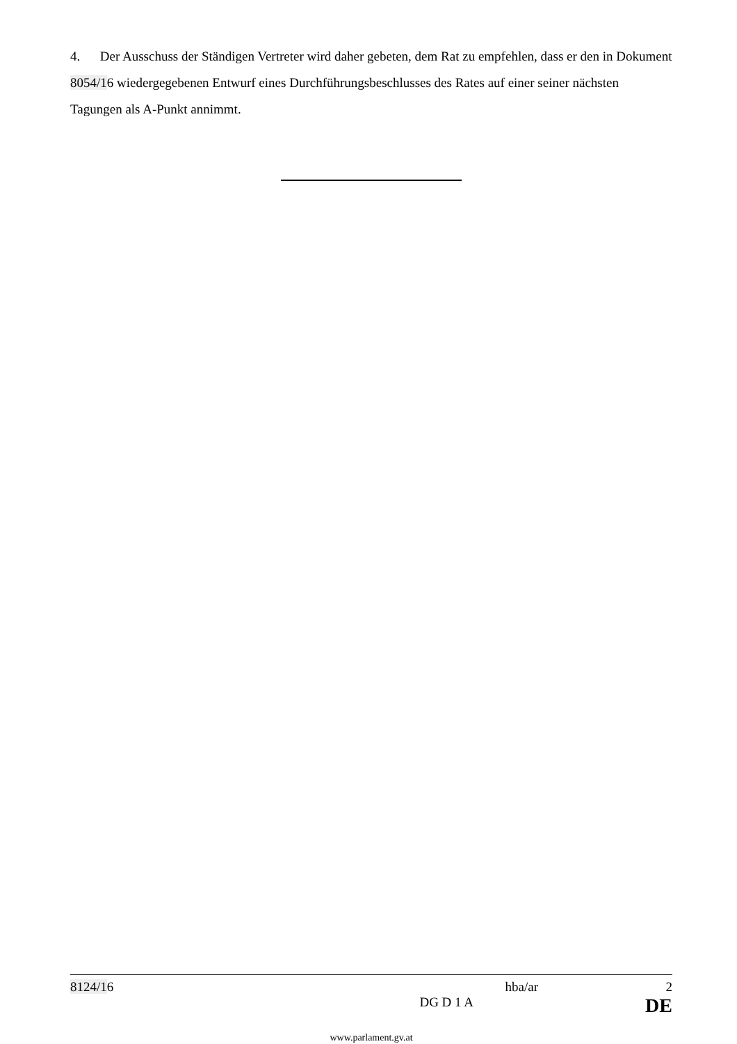4. Der Ausschuss der Ständigen Vertreter wird daher gebeten, dem Rat zu empfehlen, dass er den in Dokument 8054/16 wiedergegebenen Entwurf eines Durchführungsbeschlusses des Rates auf einer seiner nächsten Tagungen als A-Punkt annimmt.
8124/16 hba/ar 2
DG D 1 A DE
www.parlament.gv.at